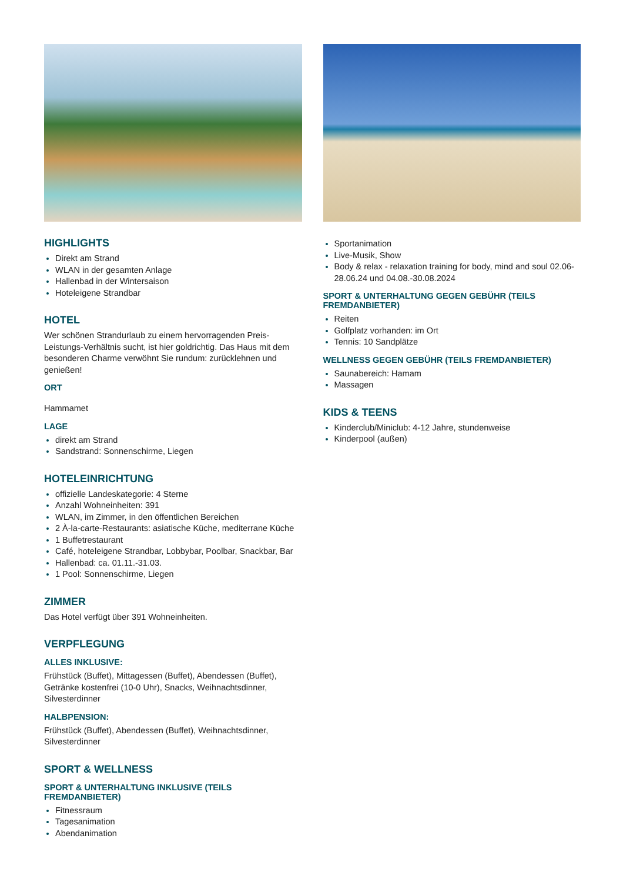HIGHLIGHTS
Direkt am Strand
WLAN in der gesamten Anlage
Hallenbad in der Wintersaison
Hoteleigene Strandbar
HOTEL
Wer schönen Strandurlaub zu einem hervorragenden Preis-Leistungs-Verhältnis sucht, ist hier goldrichtig. Das Haus mit dem besonderen Charme verwöhnt Sie rundum: zurücklehnen und genießen!
ORT
Hammamet
LAGE
direkt am Strand
Sandstrand: Sonnenschirme, Liegen
HOTELEINRICHTUNG
offizielle Landeskategorie: 4 Sterne
Anzahl Wohneinheiten: 391
WLAN, im Zimmer, in den öffentlichen Bereichen
2 À-la-carte-Restaurants: asiatische Küche, mediterrane Küche
1 Buffetrestaurant
Café, hoteleigene Strandbar, Lobbybar, Poolbar, Snackbar, Bar
Hallenbad: ca. 01.11.-31.03.
1 Pool: Sonnenschirme, Liegen
ZIMMER
Das Hotel verfügt über 391 Wohneinheiten.
VERPFLEGUNG
ALLES INKLUSIVE:
Frühstück (Buffet), Mittagessen (Buffet), Abendessen (Buffet), Getränke kostenfrei (10-0 Uhr), Snacks, Weihnachtsdinner, Silvesterdinner
HALBPENSION:
Frühstück (Buffet), Abendessen (Buffet), Weihnachtsdinner, Silvesterdinner
SPORT & WELLNESS
SPORT & UNTERHALTUNG INKLUSIVE (TEILS FREMDANBIETER)
Fitnessraum
Tagesanimation
Abendanimation
Sportanimation
Live-Musik, Show
Body & relax - relaxation training for body, mind and soul 02.06-28.06.24 und 04.08.-30.08.2024
SPORT & UNTERHALTUNG GEGEN GEBÜHR (TEILS FREMDANBIETER)
Reiten
Golfplatz vorhanden: im Ort
Tennis: 10 Sandplätze
WELLNESS GEGEN GEBÜHR (TEILS FREMDANBIETER)
Saunabereich: Hamam
Massagen
KIDS & TEENS
Kinderclub/Miniclub: 4-12 Jahre, stundenweise
Kinderpool (außen)